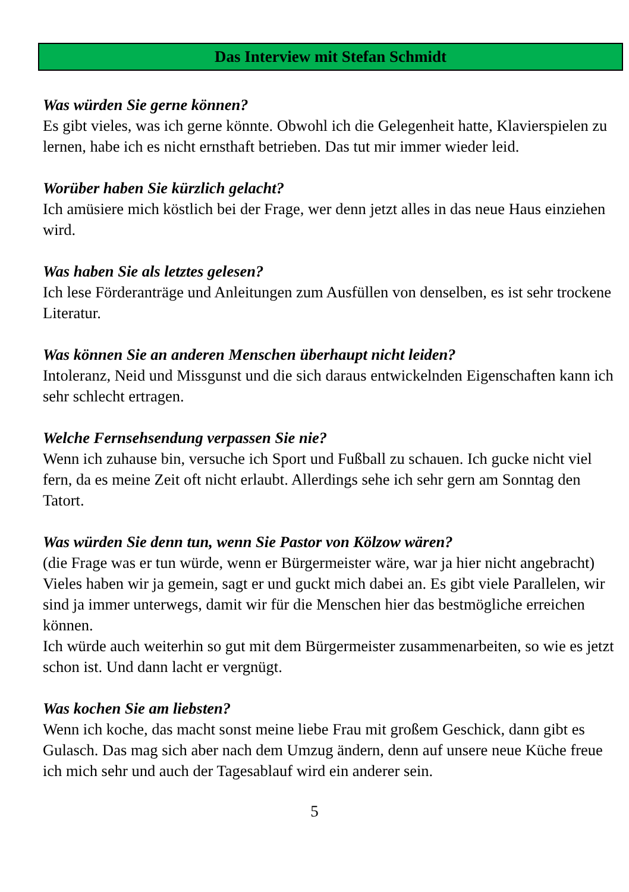Das Interview mit Stefan Schmidt
Was würden Sie gerne können?
Es gibt vieles, was ich gerne könnte. Obwohl ich die Gelegenheit hatte, Klavierspielen zu lernen, habe ich es nicht ernsthaft betrieben. Das tut mir immer wieder leid.
Worüber haben Sie kürzlich gelacht?
Ich amüsiere mich köstlich bei der Frage, wer denn jetzt alles in das neue Haus einziehen wird.
Was haben Sie als letztes gelesen?
Ich lese Förderanträge und Anleitungen zum Ausfüllen von denselben, es ist sehr trockene Literatur.
Was können Sie an anderen Menschen überhaupt nicht leiden?
Intoleranz, Neid und Missgunst und die sich daraus entwickelnden Eigenschaften kann ich sehr schlecht ertragen.
Welche Fernsehsendung verpassen Sie nie?
Wenn ich zuhause bin, versuche ich Sport und Fußball zu schauen. Ich gucke nicht viel fern, da es meine Zeit oft nicht erlaubt. Allerdings sehe ich sehr gern am Sonntag den Tatort.
Was würden Sie denn tun, wenn Sie Pastor von Kölzow wären?
(die Frage was er tun würde, wenn er Bürgermeister wäre, war ja hier nicht angebracht)
Vieles haben wir ja gemein, sagt er und guckt mich dabei an. Es gibt viele Parallelen, wir sind ja immer unterwegs, damit wir für die Menschen hier das bestmögliche erreichen können.
Ich würde auch weiterhin so gut mit dem Bürgermeister zusammenarbeiten, so wie es jetzt schon ist. Und dann lacht er vergnügt.
Was kochen Sie am liebsten?
Wenn ich koche, das macht sonst meine liebe Frau mit großem Geschick, dann gibt es Gulasch. Das mag sich aber nach dem Umzug ändern, denn auf unsere neue Küche freue ich mich sehr und auch der Tagesablauf wird ein anderer sein.
5